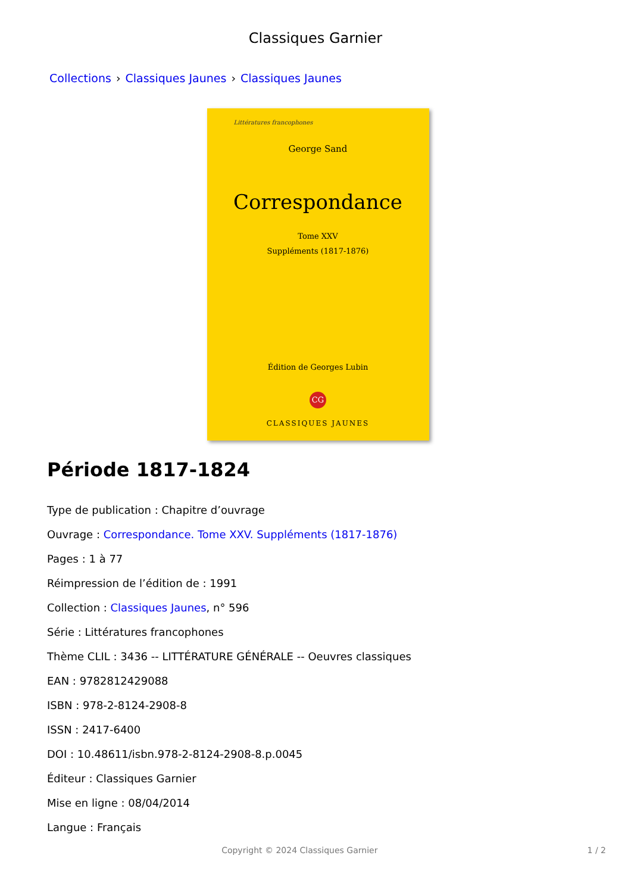Classiques Garnier
Collections › Classiques Jaunes › Classiques Jaunes
Littératures francophones
George Sand
Correspondance
Tome XXV
Suppléments (1817-1876)
Édition de Georges Lubin
CG
CLASSIQUES JAUNES
Période 1817-1824
Type de publication : Chapitre d’ouvrage
Ouvrage : Correspondance. Tome XXV. Suppléments (1817-1876)
Pages : 1 à 77
Réimpression de l’édition de : 1991
Collection : Classiques Jaunes, n° 596
Série : Littératures francophones
Thème CLIL : 3436 -- LITTÉRATURE GÉNÉRALE -- Oeuvres classiques
EAN : 9782812429088
ISBN : 978-2-8124-2908-8
ISSN : 2417-6400
DOI : 10.48611/isbn.978-2-8124-2908-8.p.0045
Éditeur : Classiques Garnier
Mise en ligne : 08/04/2014
Langue : Français
Copyright © 2024 Classiques Garnier
1 / 2